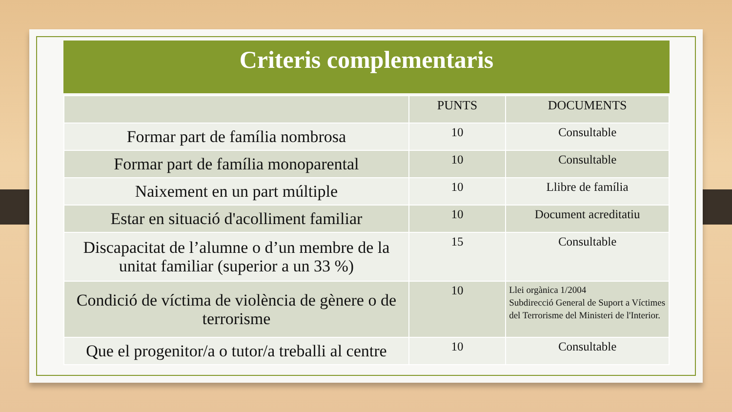Criteris complementaris
| | PUNTS | DOCUMENTS |
| --- | --- | --- |
| Formar part de família nombrosa | 10 | Consultable |
| Formar part de família monoparental | 10 | Consultable |
| Naixement en un part múltiple | 10 | Llibre de família |
| Estar en situació d'acolliment familiar | 10 | Document acreditatiu |
| Discapacitat de l’alumne o d’un membre de la unitat familiar (superior a un 33 %) | 15 | Consultable |
| Condició de víctima de violència de gènere o de terrorisme | 10 | Llei orgànica 1/2004 Subdirecció General de Suport a Víctimes del Terrorisme del Ministeri de l'Interior. |
| Que el progenitor/a o tutor/a treballi al centre | 10 | Consultable |